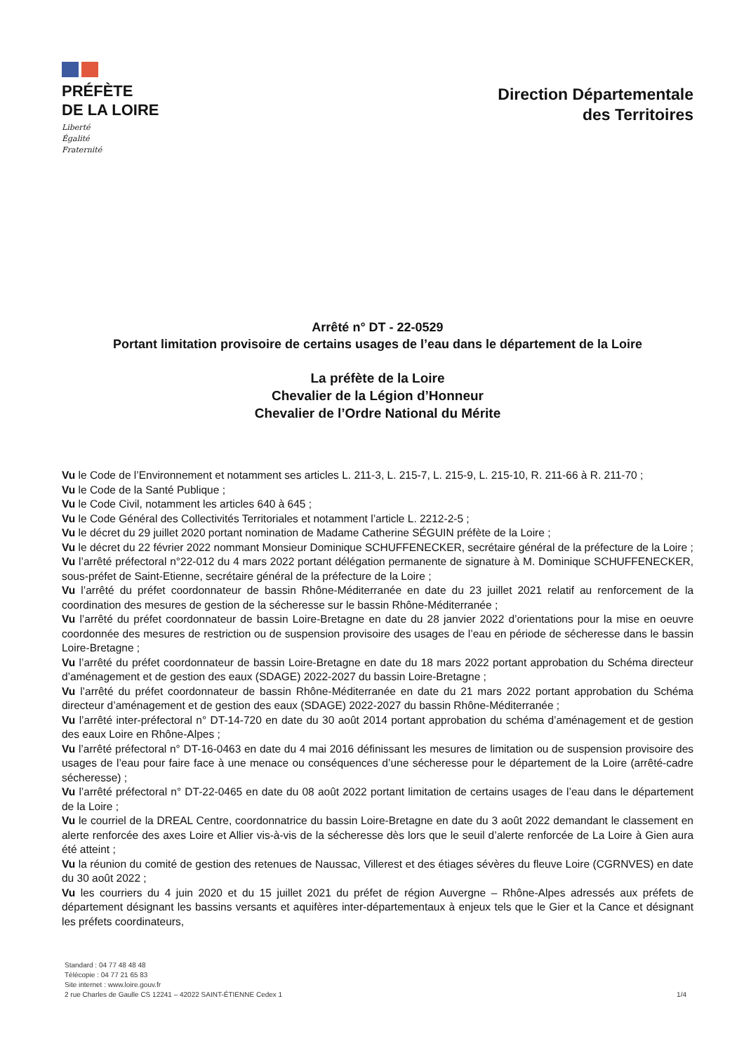PRÉFÈTE
DE LA LOIRE
Liberté
Égalité
Fraternité
Direction Départementale
des Territoires
Arrêté n° DT - 22-0529
Portant limitation provisoire de certains usages de l’eau dans le département de la Loire
La préfète de la Loire
Chevalier de la Légion d’Honneur
Chevalier de l’Ordre National du Mérite
Vu le Code de l’Environnement et notamment ses articles L. 211-3, L. 215-7, L. 215-9, L. 215-10, R. 211-66 à R. 211-70 ;
Vu le Code de la Santé Publique ;
Vu le Code Civil, notamment les articles 640 à 645 ;
Vu le Code Général des Collectivités Territoriales et notamment l’article L. 2212-2-5 ;
Vu le décret du 29 juillet 2020 portant nomination de Madame Catherine SÉGUIN préfète de la Loire ;
Vu le décret du 22 février 2022 nommant Monsieur Dominique SCHUFFENECKER, secrétaire général de la préfecture de la Loire ;
Vu l’arrêté préfectoral n°22-012 du 4 mars 2022 portant délégation permanente de signature à M. Dominique SCHUFFENECKER, sous-préfet de Saint-Etienne, secrétaire général de la préfecture de la Loire ;
Vu l’arrêté du préfet coordonnateur de bassin Rhône-Méditerranée en date du 23 juillet 2021 relatif au renforcement de la coordination des mesures de gestion de la sécheresse sur le bassin Rhône-Méditerranée ;
Vu l’arrêté du préfet coordonnateur de bassin Loire-Bretagne en date du 28 janvier 2022 d’orientations pour la mise en oeuvre coordonnée des mesures de restriction ou de suspension provisoire des usages de l’eau en période de sécheresse dans le bassin Loire-Bretagne ;
Vu l’arrêté du préfet coordonnateur de bassin Loire-Bretagne en date du 18 mars 2022 portant approbation du Schéma directeur d’aménagement et de gestion des eaux (SDAGE) 2022-2027 du bassin Loire-Bretagne ;
Vu l’arrêté du préfet coordonnateur de bassin Rhône-Méditerranée en date du 21 mars 2022 portant approbation du Schéma directeur d’aménagement et de gestion des eaux (SDAGE) 2022-2027 du bassin Rhône-Méditerranée ;
Vu l’arrêté inter-préfectoral n° DT-14-720 en date du 30 août 2014 portant approbation du schéma d’aménagement et de gestion des eaux Loire en Rhône-Alpes ;
Vu l’arrêté préfectoral n° DT-16-0463 en date du 4 mai 2016 définissant les mesures de limitation ou de suspension provisoire des usages de l’eau pour faire face à une menace ou conséquences d’une sécheresse pour le département de la Loire (arrêté-cadre sécheresse) ;
Vu l’arrêté préfectoral n° DT-22-0465 en date du 08 août 2022 portant limitation de certains usages de l’eau dans le département de la Loire ;
Vu le courriel de la DREAL Centre, coordonnatrice du bassin Loire-Bretagne en date du 3 août 2022 demandant le classement en alerte renforcée des axes Loire et Allier vis-à-vis de la sécheresse dès lors que le seuil d’alerte renforcée de La Loire à Gien aura été atteint ;
Vu la réunion du comité de gestion des retenues de Naussac, Villerest et des étiages sévères du fleuve Loire (CGRNVES) en date du 30 août 2022 ;
Vu les courriers du 4 juin 2020 et du 15 juillet 2021 du préfet de région Auvergne – Rhône-Alpes adressés aux préfets de département désignant les bassins versants et aquifères inter-départementaux à enjeux tels que le Gier et la Cance et désignant les préfets coordinateurs,
Standard : 04 77 48 48 48
Télécopie : 04 77 21 65 83
Site internet : www.loire.gouv.fr
2 rue Charles de Gaulle CS 12241 – 42022 SAINT-ÉTIENNE Cedex 1
1/4